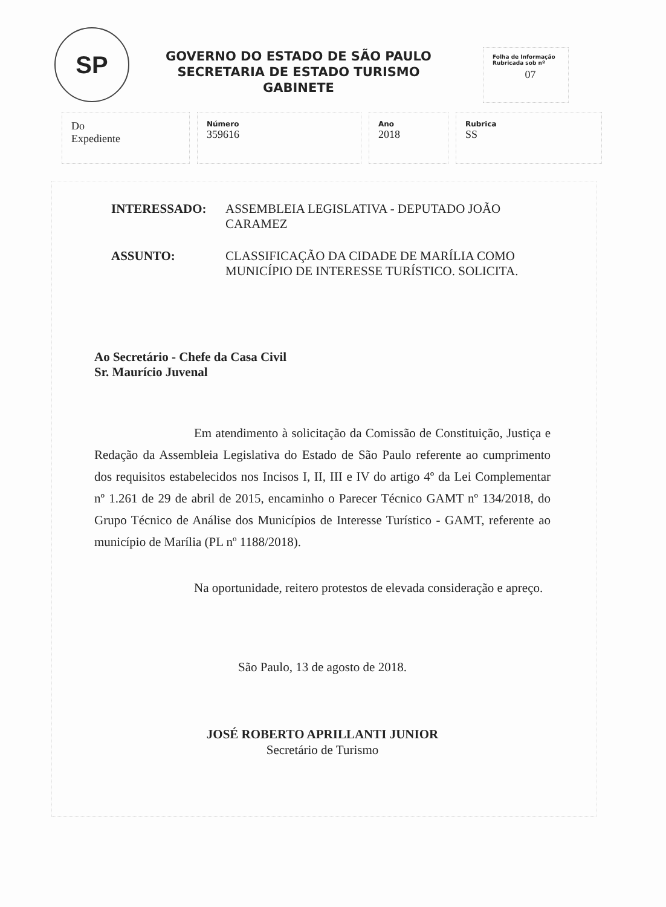SP
GOVERNO DO ESTADO DE SÃO PAULO
SECRETARIA DE ESTADO TURISMO
GABINETE
Folha de Informação
Rubricada sob nº
07
| Do Expediente | Número 359616 | Ano 2018 | Rubrica SS |
| INTERESSADO: | ASSEMBLEIA LEGISLATIVA - DEPUTADO JOÃO CARAMEZ |
| ASSUNTO: | CLASSIFICAÇÃO DA CIDADE DE MARÍLIA COMO MUNICÍPIO DE INTERESSE TURÍSTICO. SOLICITA. |
Ao Secretário - Chefe da Casa Civil
Sr. Maurício Juvenal
Em atendimento à solicitação da Comissão de Constituição, Justiça e Redação da Assembleia Legislativa do Estado de São Paulo referente ao cumprimento dos requisitos estabelecidos nos Incisos I, II, III e IV do artigo 4º da Lei Complementar nº 1.261 de 29 de abril de 2015, encaminho o Parecer Técnico GAMT nº 134/2018, do Grupo Técnico de Análise dos Municípios de Interesse Turístico - GAMT, referente ao município de Marília (PL nº 1188/2018).
Na oportunidade, reitero protestos de elevada consideração e apreço.
São Paulo, 13 de agosto de 2018.
JOSÉ ROBERTO APRILLANTI JUNIOR
Secretário de Turismo